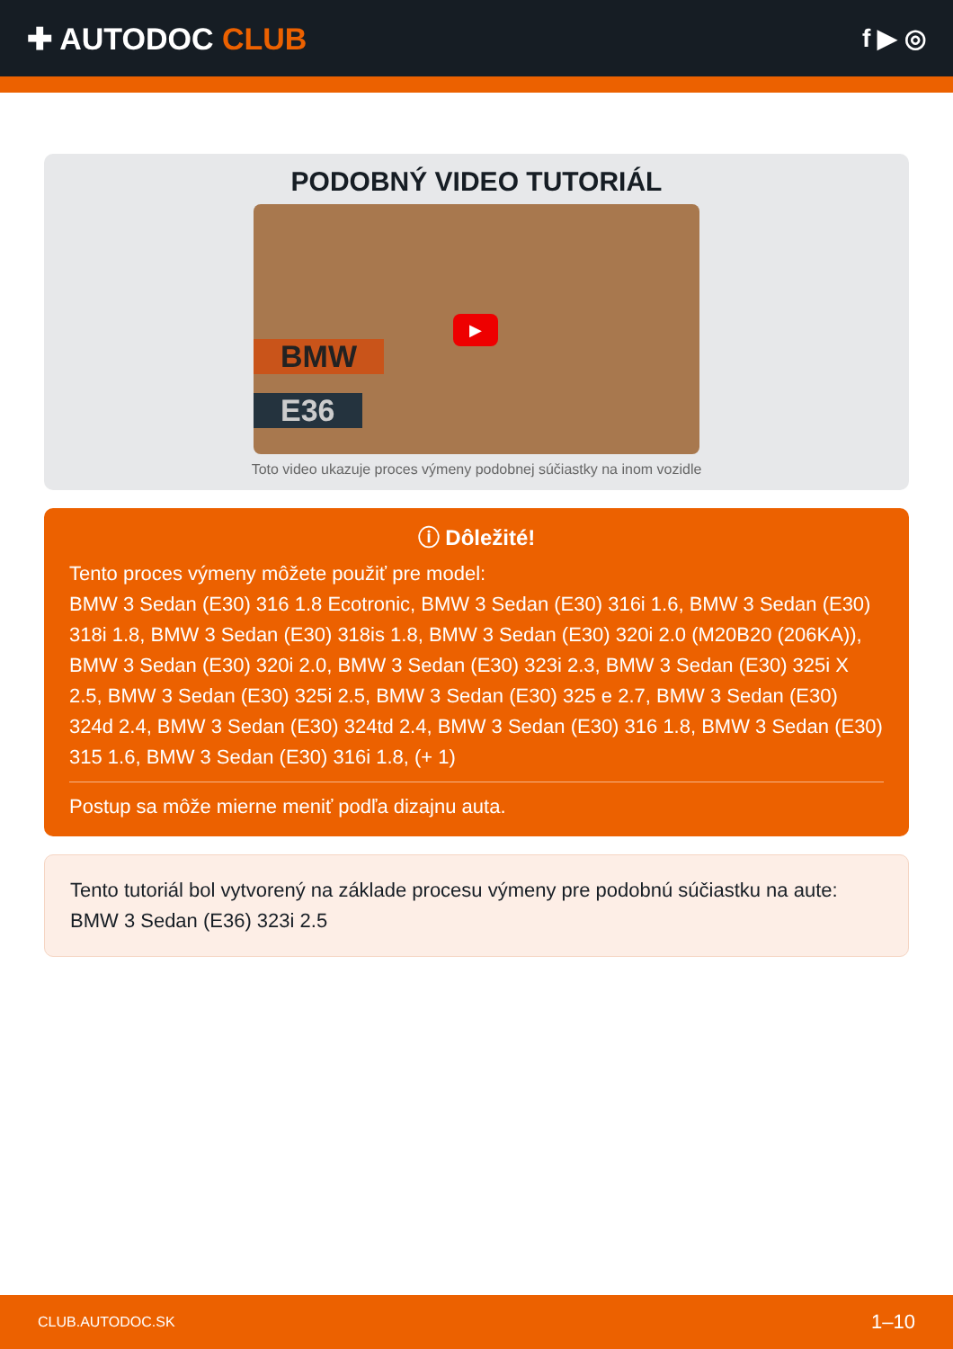✚ AUTODOC CLUB
f ▶ ◎
PODOBNÝ VIDEO TUTORIÁL
BMW
E36
▶
Toto video ukazuje proces výmeny podobnej súčiastky na inom vozidle
ⓘ Dôležité!
Tento proces výmeny môžete použiť pre model:
BMW 3 Sedan (E30) 316 1.8 Ecotronic, BMW 3 Sedan (E30) 316i 1.6, BMW 3 Sedan (E30) 318i 1.8, BMW 3 Sedan (E30) 318is 1.8, BMW 3 Sedan (E30) 320i 2.0 (M20B20 (206KA)), BMW 3 Sedan (E30) 320i 2.0, BMW 3 Sedan (E30) 323i 2.3, BMW 3 Sedan (E30) 325i X 2.5, BMW 3 Sedan (E30) 325i 2.5, BMW 3 Sedan (E30) 325 e 2.7, BMW 3 Sedan (E30) 324d 2.4, BMW 3 Sedan (E30) 324td 2.4, BMW 3 Sedan (E30) 316 1.8, BMW 3 Sedan (E30) 315 1.6, BMW 3 Sedan (E30) 316i 1.8, (+ 1)
Postup sa môže mierne meniť podľa dizajnu auta.
Tento tutoriál bol vytvorený na základe procesu výmeny pre podobnú súčiastku na aute: BMW 3 Sedan (E36) 323i 2.5
CLUB.AUTODOC.SK 1–10